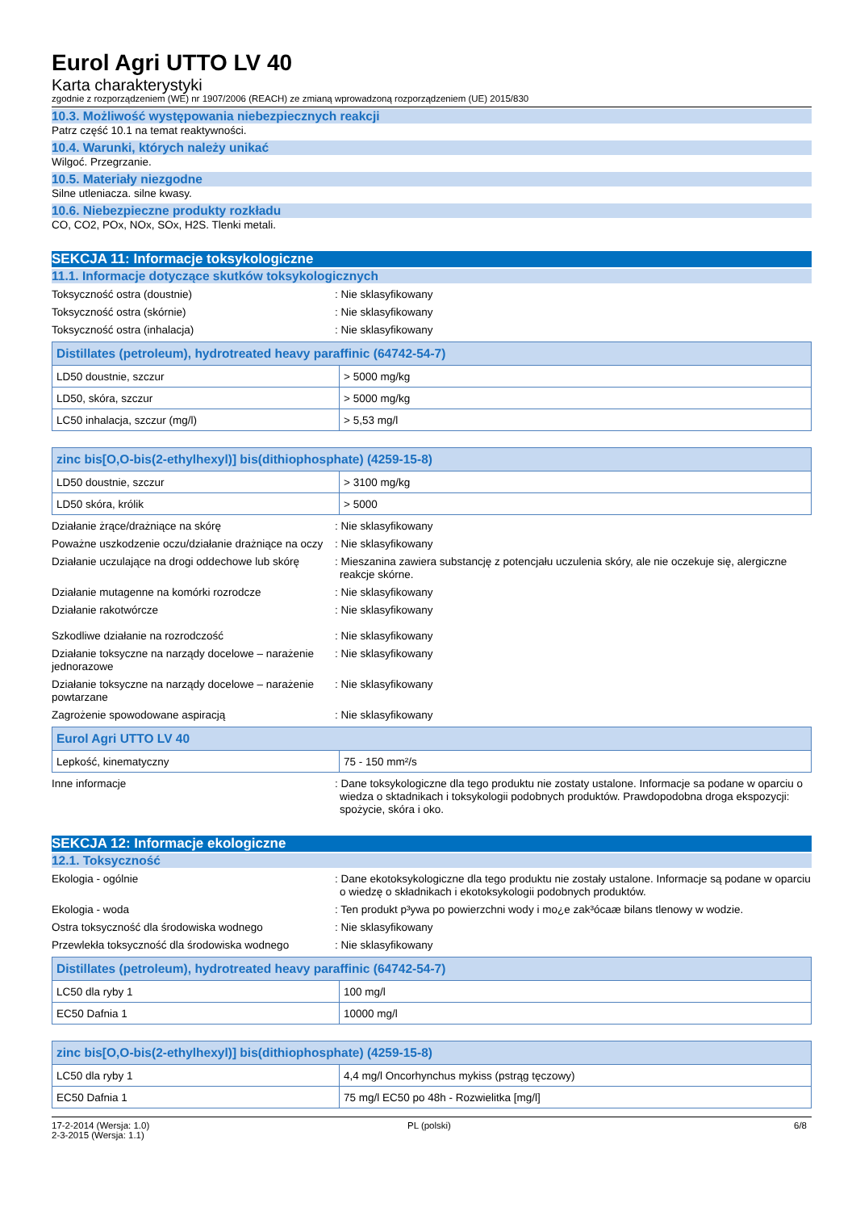Eurol Agri UTTO LV 40
Karta charakterystyki
zgodnie z rozporządzeniem (WE) nr 1907/2006 (REACH) ze zmianą wprowadzoną rozporządzeniem (UE) 2015/830
10.3. Możliwość występowania niebezpiecznych reakcji
Patrz część 10.1 na temat reaktywności.
10.4. Warunki, których należy unikać
Wilgoć. Przegrzanie.
10.5. Materiały niezgodne
Silne utleniacza. silne kwasy.
10.6. Niebezpieczne produkty rozkładu
CO, CO2, POx, NOx, SOx, H2S. Tlenki metali.
SEKCJA 11: Informacje toksykologiczne
11.1. Informacje dotyczące skutków toksykologicznych
Toksyczność ostra (doustnie) : Nie sklasyfikowany
Toksyczność ostra (skórnie) : Nie sklasyfikowany
Toksyczność ostra (inhalacja) : Nie sklasyfikowany
| Distillates (petroleum), hydrotreated heavy paraffinic (64742-54-7) | |
| --- | --- |
| LD50 doustnie, szczur | > 5000 mg/kg |
| LD50, skóra, szczur | > 5000 mg/kg |
| LC50 inhalacja, szczur (mg/l) | > 5,53 mg/l |
| zinc bis[O,O-bis(2-ethylhexyl)] bis(dithiophosphate) (4259-15-8) | |
| --- | --- |
| LD50 doustnie, szczur | > 3100 mg/kg |
| LD50 skóra, królik | > 5000 |
Działanie żrące/drażniące na skórę : Nie sklasyfikowany
Poważne uszkodzenie oczu/działanie drażniące na oczy
: Nie sklasyfikowany
Działanie uczulające na drogi oddechowe lub skórę
: Mieszanina zawiera substancję z potencjału uczulenia skóry, ale nie oczekuje się, alergiczne reakcje skórne.
Działanie mutagenne na komórki rozrodcze : Nie sklasyfikowany
Działanie rakotwórcze : Nie sklasyfikowany
Szkodliwe działanie na rozrodczość : Nie sklasyfikowany
Działanie toksyczne na narządy docelowe – narażenie jednorazowe
: Nie sklasyfikowany
Działanie toksyczne na narządy docelowe – narażenie powtarzane
: Nie sklasyfikowany
Zagrożenie spowodowane aspiracją : Nie sklasyfikowany
| Eurol Agri UTTO LV 40 | |
| --- | --- |
| Lepkość, kinematyczny | 75 - 150 mm²/s |
Inne informacje : Dane toksykologiczne dla tego produktu nie zostaty ustalone. Informacje sa podane w oparciu o wiedza o sktadnikach i toksykologii podobnych produktów. Prawdopodobna droga ekspozycji: spożycie, skóra i oko.
SEKCJA 12: Informacje ekologiczne
12.1. Toksyczność
Ekologia - ogólnie : Dane ekotoksykologiczne dla tego produktu nie zostały ustalone. Informacje są podane w oparciu o wiedzę o składnikach i ekotoksykologii podobnych produktów.
Ekologia - woda : Ten produkt p³ywa po powierzchni wody i mo¿e zak³ócaæ bilans tlenowy w wodzie.
Ostra toksyczność dla środowiska wodnego : Nie sklasyfikowany
Przewlekła toksyczność dla środowiska wodnego
: Nie sklasyfikowany
| Distillates (petroleum), hydrotreated heavy paraffinic (64742-54-7) | |
| --- | --- |
| LC50 dla ryby 1 | 100 mg/l |
| EC50 Dafnia 1 | 10000 mg/l |
| zinc bis[O,O-bis(2-ethylhexyl)] bis(dithiophosphate) (4259-15-8) | |
| --- | --- |
| LC50 dla ryby 1 | 4,4 mg/l Oncorhynchus mykiss (pstrąg tęczowy) |
| EC50 Dafnia 1 | 75 mg/l EC50 po 48h - Rozwielitka [mg/l] |
17-2-2014 (Wersja: 1.0)
2-3-2015 (Wersja: 1.1)
PL (polski) 6/8